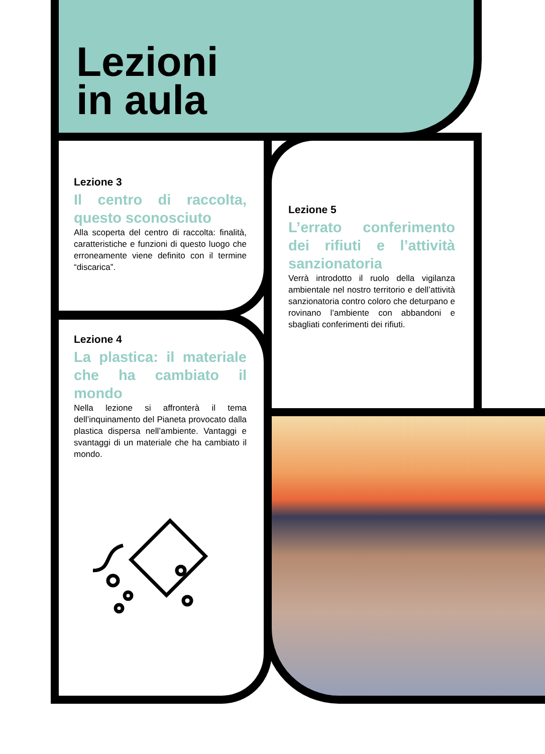Lezioni
in aula
Lezione 3
Il centro di raccolta, questo sconosciuto
Alla scoperta del centro di raccolta: finalità, caratteristiche e funzioni di questo luogo che erroneamente viene definito con il termine “discarica”.
Lezione 4
La plastica: il materiale che ha cambiato il mondo
Nella lezione si affronterà il tema dell’inquinamento del Pianeta provocato dalla plastica dispersa nell’ambiente. Vantaggi e svantaggi di un materiale che ha cambiato il mondo.
Lezione 5
L’errato conferimento dei rifiuti e l’attività sanzionatoria
Verrà introdotto il ruolo della vigilanza ambientale nel nostro territorio e dell’attività sanzionatoria contro coloro che deturpano e rovinano l’ambiente con abbandoni e sbagliati conferimenti dei rifiuti.